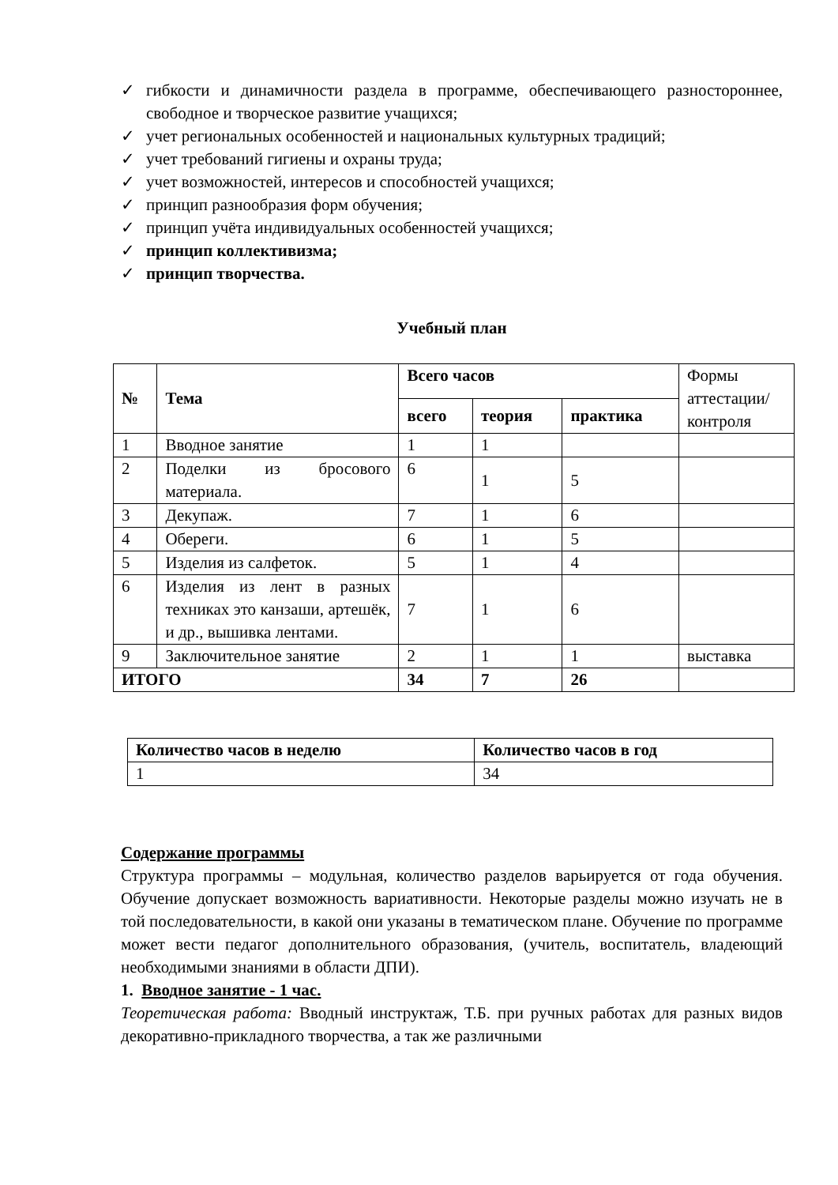✓ гибкости и динамичности раздела в программе, обеспечивающего разностороннее, свободное и творческое развитие учащихся;
✓ учет региональных особенностей и национальных культурных традиций;
✓ учет требований гигиены и охраны труда;
✓ учет возможностей, интересов и способностей учащихся;
✓ принцип разнообразия форм обучения;
✓ принцип учёта индивидуальных особенностей учащихся;
✓ принцип коллективизма;
✓ принцип творчества.
Учебный план
| № | Тема | Всего часов | | | Формы аттестации/ контроля |
| | | всего | теория | практика | |
| 1 | Вводное занятие | 1 | 1 | | |
| 2 | Поделки из бросового материала. | 6 | 1 | 5 | |
| 3 | Декупаж. | 7 | 1 | 6 | |
| 4 | Обереги. | 6 | 1 | 5 | |
| 5 | Изделия из салфеток. | 5 | 1 | 4 | |
| 6 | Изделия из лент в разных техниках это канзаши, артешёк, и др., вышивка лентами. | 7 | 1 | 6 | |
| 9 | Заключительное занятие | 2 | 1 | 1 | выставка |
| ИТОГО | | 34 | 7 | 26 | |
| Количество часов в неделю | Количество часов в год |
| --- | --- |
| 1 | 34 |
Содержание программы
Структура программы – модульная, количество разделов варьируется от года обучения. Обучение допускает возможность вариативности. Некоторые разделы можно изучать не в той последовательности, в какой они указаны в тематическом плане. Обучение по программе может вести педагог дополнительного образования, (учитель, воспитатель, владеющий необходимыми знаниями в области ДПИ).
1. Вводное занятие - 1 час.
Теоретическая работа: Вводный инструктаж, Т.Б. при ручных работах для разных видов декоративно-прикладного творчества, а так же различными